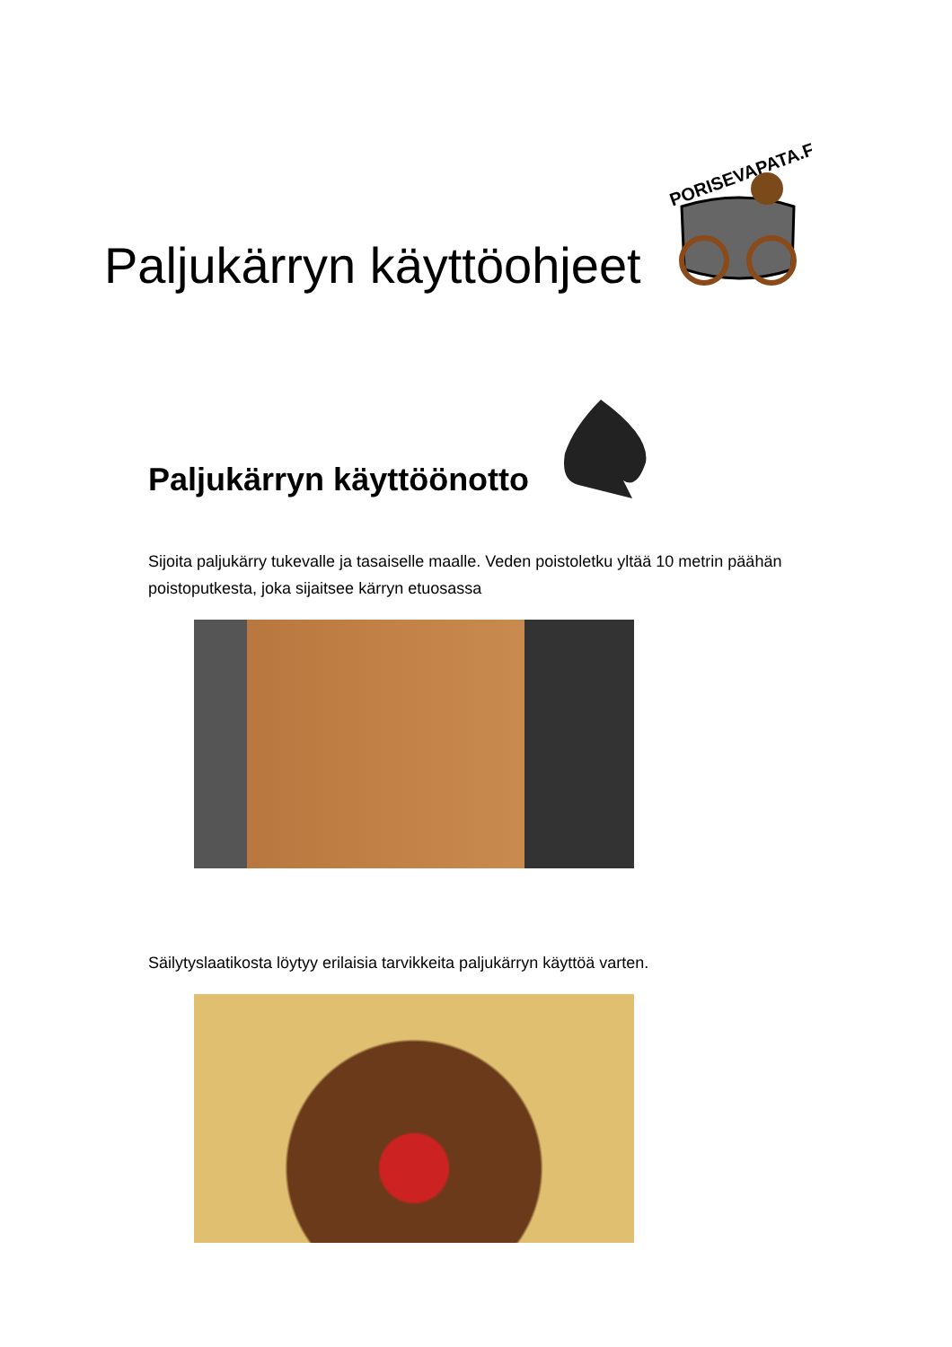Paljukärryn käyttöohjeet
PORISEVAPATA.FI
Paljukärryn käyttöönotto
Sijoita paljukärry tukevalle ja tasaiselle maalle. Veden poistoletku yltää 10 metrin päähän poistoputkesta, joka sijaitsee kärryn etuosassa
Säilytyslaatikosta löytyy erilaisia tarvikkeita paljukärryn käyttöä varten.